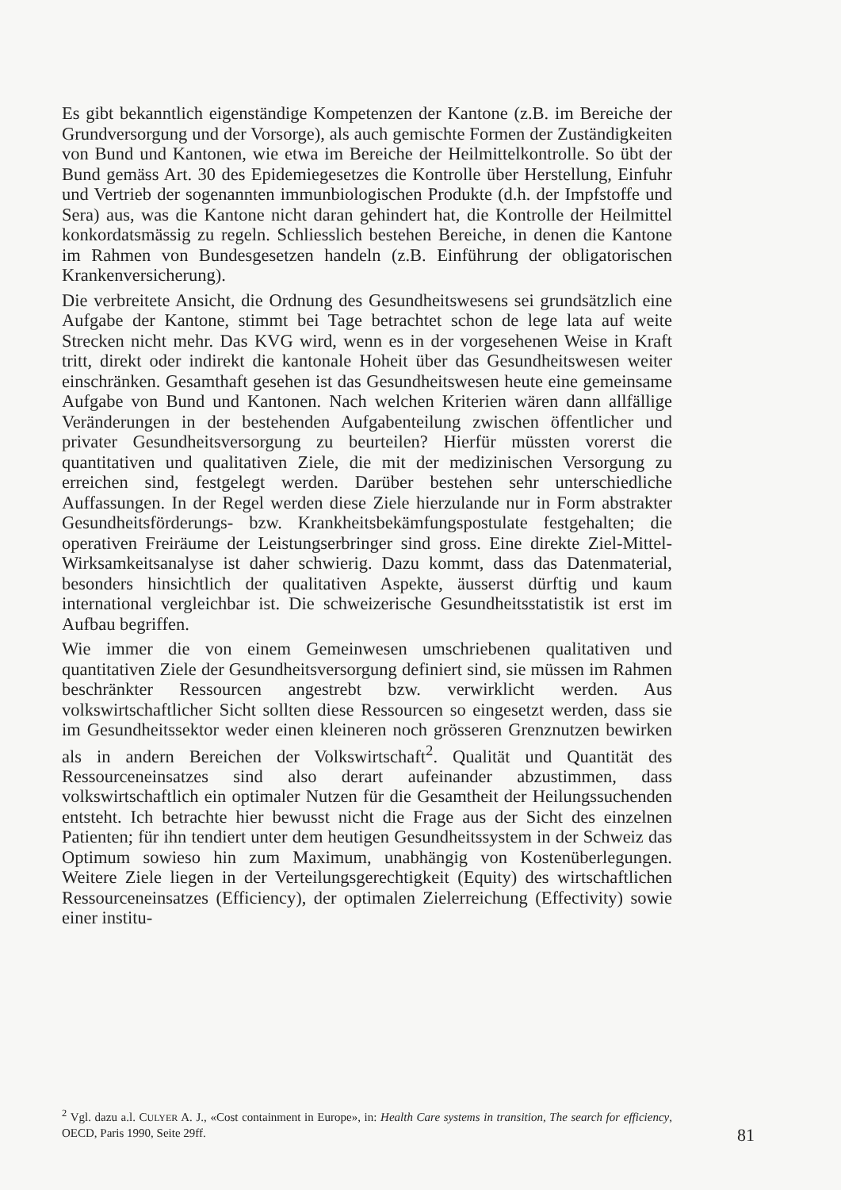Es gibt bekanntlich eigenständige Kompetenzen der Kantone (z.B. im Bereiche der Grundversorgung und der Vorsorge), als auch gemischte Formen der Zuständigkeiten von Bund und Kantonen, wie etwa im Bereiche der Heilmittelkontrolle. So übt der Bund gemäss Art. 30 des Epidemiegesetzes die Kontrolle über Herstellung, Einfuhr und Vertrieb der sogenannten immunbiologischen Produkte (d.h. der Impfstoffe und Sera) aus, was die Kantone nicht daran gehindert hat, die Kontrolle der Heilmittel konkordatsmässig zu regeln. Schliesslich bestehen Bereiche, in denen die Kantone im Rahmen von Bundesgesetzen handeln (z.B. Einführung der obligatorischen Krankenversicherung).
Die verbreitete Ansicht, die Ordnung des Gesundheitswesens sei grundsätzlich eine Aufgabe der Kantone, stimmt bei Tage betrachtet schon de lege lata auf weite Strecken nicht mehr. Das KVG wird, wenn es in der vorgesehenen Weise in Kraft tritt, direkt oder indirekt die kantonale Hoheit über das Gesundheitswesen weiter einschränken. Gesamthaft gesehen ist das Gesundheitswesen heute eine gemeinsame Aufgabe von Bund und Kantonen. Nach welchen Kriterien wären dann allfällige Veränderungen in der bestehenden Aufgabenteilung zwischen öffentlicher und privater Gesundheitsversorgung zu beurteilen? Hierfür müssten vorerst die quantitativen und qualitativen Ziele, die mit der medizinischen Versorgung zu erreichen sind, festgelegt werden. Darüber bestehen sehr unterschiedliche Auffassungen. In der Regel werden diese Ziele hierzulande nur in Form abstrakter Gesundheitsförderungs- bzw. Krankheitsbekämfungspostulate festgehalten; die operativen Freiräume der Leistungserbringer sind gross. Eine direkte Ziel-Mittel-Wirksamkeitsanalyse ist daher schwierig. Dazu kommt, dass das Datenmaterial, besonders hinsichtlich der qualitativen Aspekte, äusserst dürftig und kaum international vergleichbar ist. Die schweizerische Gesundheitsstatistik ist erst im Aufbau begriffen.
Wie immer die von einem Gemeinwesen umschriebenen qualitativen und quantitativen Ziele der Gesundheitsversorgung definiert sind, sie müssen im Rahmen beschränkter Ressourcen angestrebt bzw. verwirklicht werden. Aus volkswirtschaftlicher Sicht sollten diese Ressourcen so eingesetzt werden, dass sie im Gesundheitssektor weder einen kleineren noch grösseren Grenznutzen bewirken als in andern Bereichen der Volkswirtschaft<sup>2</sup>. Qualität und Quantität des Ressourceneinsatzes sind also derart aufeinander abzustimmen, dass volkswirtschaftlich ein optimaler Nutzen für die Gesamtheit der Heilungssuchenden entsteht. Ich betrachte hier bewusst nicht die Frage aus der Sicht des einzelnen Patienten; für ihn tendiert unter dem heutigen Gesundheitssystem in der Schweiz das Optimum sowieso hin zum Maximum, unabhängig von Kostenüberlegungen. Weitere Ziele liegen in der Verteilungsgerechtigkeit (Equity) des wirtschaftlichen Ressourceneinsatzes (Efficiency), der optimalen Zielerreichung (Effectivity) sowie einer institu-
<sup>2</sup> Vgl. dazu a.l. CULYER A. J., «Cost containment in Europe», in: Health Care systems in transition, The search for efficiency, OECD, Paris 1990, Seite 29ff.
81